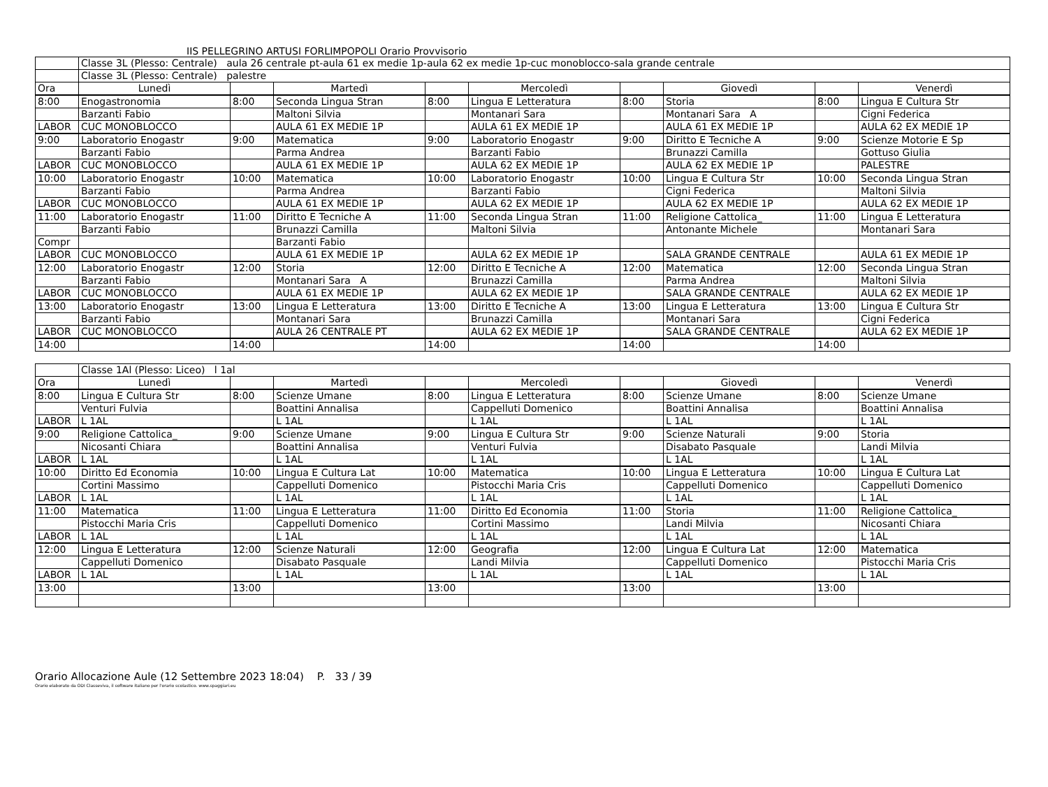IIS PELLEGRINO ARTUSI FORLIMPOPOLI Orario Provvisorio
| | Classe 3L (Plesso: Centrale) aula 26 centrale pt-aula 61 ex medie 1p-aula 62 ex medie 1p-cuc monoblocco-sala grande centrale | | | | | | | | |
| | Classe 3L (Plesso: Centrale) palestre | | | | | | | | |
| Ora | Lunedì | | Martedì | | Mercoledì | | Giovedì | | Venerdì |
| 8:00 | Enogastronomia | 8:00 | Seconda Lingua Stran | 8:00 | Lingua E Letteratura | 8:00 | Storia | 8:00 | Lingua E Cultura Str |
| | Barzanti Fabio | | Maltoni Silvia | | Montanari Sara | | Montanari Sara A | | Cigni Federica |
| LABOR | CUC MONOBLOCCO | | AULA 61 EX MEDIE 1P | | AULA 61 EX MEDIE 1P | | AULA 61 EX MEDIE 1P | | AULA 62 EX MEDIE 1P |
| 9:00 | Laboratorio Enogastr | 9:00 | Matematica | 9:00 | Laboratorio Enogastr | 9:00 | Diritto E Tecniche A | 9:00 | Scienze Motorie E Sp |
| | Barzanti Fabio | | Parma Andrea | | Barzanti Fabio | | Brunazzi Camilla | | Gottuso Giulia |
| LABOR | CUC MONOBLOCCO | | AULA 61 EX MEDIE 1P | | AULA 62 EX MEDIE 1P | | AULA 62 EX MEDIE 1P | | PALESTRE |
| 10:00 | Laboratorio Enogastr | 10:00 | Matematica | 10:00 | Laboratorio Enogastr | 10:00 | Lingua E Cultura Str | 10:00 | Seconda Lingua Stran |
| | Barzanti Fabio | | Parma Andrea | | Barzanti Fabio | | Cigni Federica | | Maltoni Silvia |
| LABOR | CUC MONOBLOCCO | | AULA 61 EX MEDIE 1P | | AULA 62 EX MEDIE 1P | | AULA 62 EX MEDIE 1P | | AULA 62 EX MEDIE 1P |
| 11:00 | Laboratorio Enogastr | 11:00 | Diritto E Tecniche A | 11:00 | Seconda Lingua Stran | 11:00 | Religione Cattolica_ | 11:00 | Lingua E Letteratura |
| | Barzanti Fabio | | Brunazzi Camilla | | Maltoni Silvia | | Antonante Michele | | Montanari Sara |
| Compr | | | Barzanti Fabio | | | | | | |
| LABOR | CUC MONOBLOCCO | | AULA 61 EX MEDIE 1P | | AULA 62 EX MEDIE 1P | | SALA GRANDE CENTRALE | | AULA 61 EX MEDIE 1P |
| 12:00 | Laboratorio Enogastr | 12:00 | Storia | 12:00 | Diritto E Tecniche A | 12:00 | Matematica | 12:00 | Seconda Lingua Stran |
| | Barzanti Fabio | | Montanari Sara A | | Brunazzi Camilla | | Parma Andrea | | Maltoni Silvia |
| LABOR | CUC MONOBLOCCO | | AULA 61 EX MEDIE 1P | | AULA 62 EX MEDIE 1P | | SALA GRANDE CENTRALE | | AULA 62 EX MEDIE 1P |
| 13:00 | Laboratorio Enogastr | 13:00 | Lingua E Letteratura | 13:00 | Diritto E Tecniche A | 13:00 | Lingua E Letteratura | 13:00 | Lingua E Cultura Str |
| | Barzanti Fabio | | Montanari Sara | | Brunazzi Camilla | | Montanari Sara | | Cigni Federica |
| LABOR | CUC MONOBLOCCO | | AULA 26 CENTRALE PT | | AULA 62 EX MEDIE 1P | | SALA GRANDE CENTRALE | | AULA 62 EX MEDIE 1P |
| 14:00 | | 14:00 | | 14:00 | | 14:00 | | 14:00 | |
| | Classe 1Al (Plesso: Liceo) l 1al | | | | | | | | |
| Ora | Lunedì | | Martedì | | Mercoledì | | Giovedì | | Venerdì |
| 8:00 | Lingua E Cultura Str | 8:00 | Scienze Umane | 8:00 | Lingua E Letteratura | 8:00 | Scienze Umane | 8:00 | Scienze Umane |
| | Venturi Fulvia | | Boattini Annalisa | | Cappelluti Domenico | | Boattini Annalisa | | Boattini Annalisa |
| LABOR | L 1AL | | L 1AL | | L 1AL | | L 1AL | | L 1AL |
| 9:00 | Religione Cattolica_ | 9:00 | Scienze Umane | 9:00 | Lingua E Cultura Str | 9:00 | Scienze Naturali | 9:00 | Storia |
| | Nicosanti Chiara | | Boattini Annalisa | | Venturi Fulvia | | Disabato Pasquale | | Landi Milvia |
| LABOR | L 1AL | | L 1AL | | L 1AL | | L 1AL | | L 1AL |
| 10:00 | Diritto Ed Economia | 10:00 | Lingua E Cultura Lat | 10:00 | Matematica | 10:00 | Lingua E Letteratura | 10:00 | Lingua E Cultura Lat |
| | Cortini Massimo | | Cappelluti Domenico | | Pistocchi Maria Cris | | Cappelluti Domenico | | Cappelluti Domenico |
| LABOR | L 1AL | | L 1AL | | L 1AL | | L 1AL | | L 1AL |
| 11:00 | Matematica | 11:00 | Lingua E Letteratura | 11:00 | Diritto Ed Economia | 11:00 | Storia | 11:00 | Religione Cattolica_ |
| | Pistocchi Maria Cris | | Cappelluti Domenico | | Cortini Massimo | | Landi Milvia | | Nicosanti Chiara |
| LABOR | L 1AL | | L 1AL | | L 1AL | | L 1AL | | L 1AL |
| 12:00 | Lingua E Letteratura | 12:00 | Scienze Naturali | 12:00 | Geografia | 12:00 | Lingua E Cultura Lat | 12:00 | Matematica |
| | Cappelluti Domenico | | Disabato Pasquale | | Landi Milvia | | Cappelluti Domenico | | Pistocchi Maria Cris |
| LABOR | L 1AL | | L 1AL | | L 1AL | | L 1AL | | L 1AL |
| 13:00 | | 13:00 | | 13:00 | | 13:00 | | 13:00 | |
Orario Allocazione Aule (12 Settembre 2023 18:04) P. 33 / 39
Orario elaborato da ODI Classeviva, il software italiano per l'orario scolastico. www.spaggiari.eu